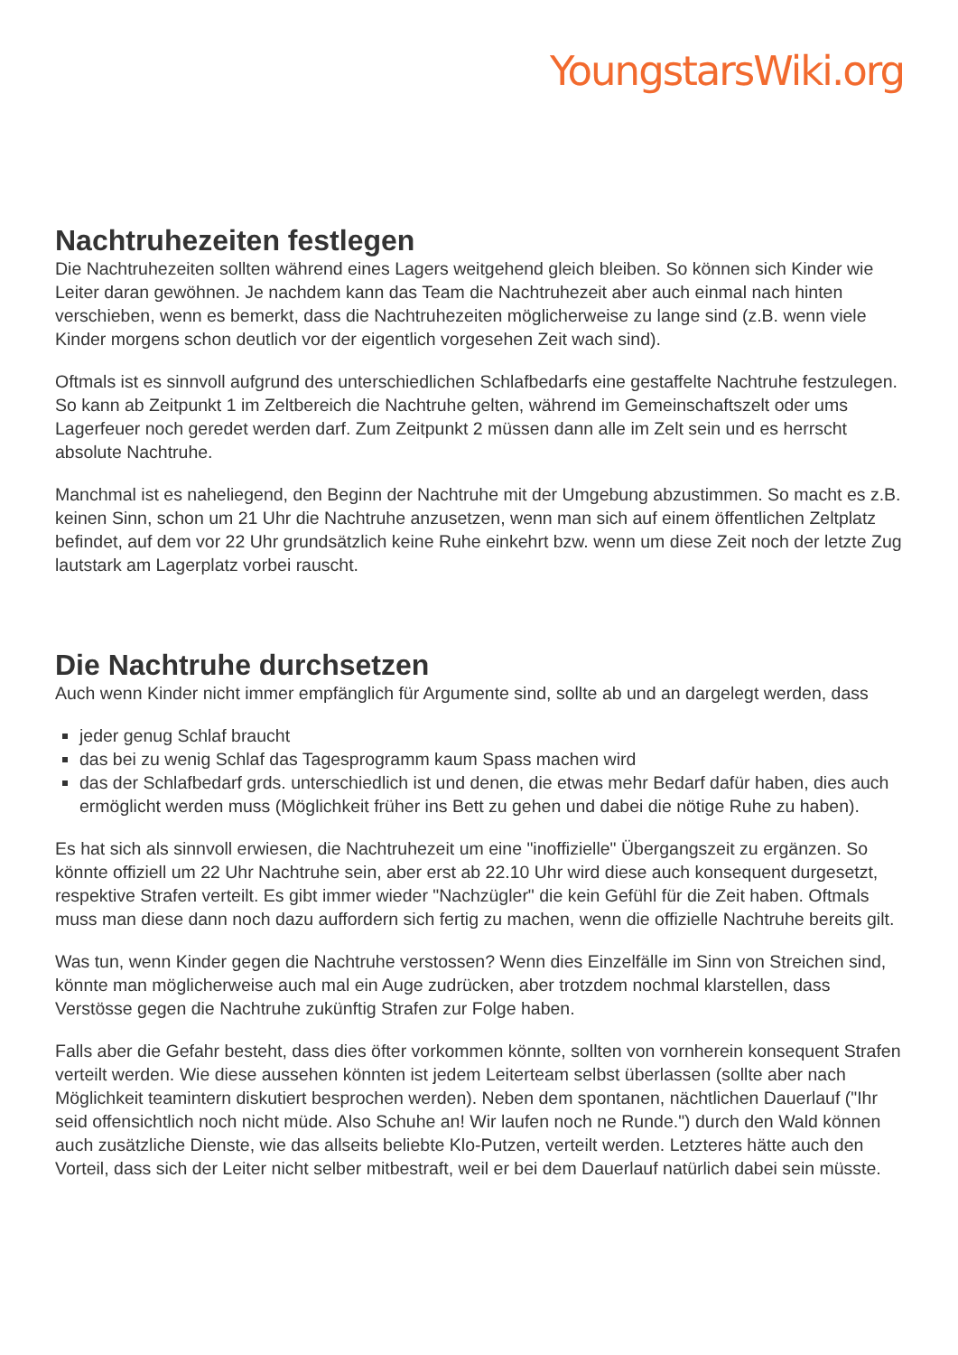YoungstarsWiki.org
Nachtruhezeiten festlegen
Die Nachtruhezeiten sollten während eines Lagers weitgehend gleich bleiben. So können sich Kinder wie Leiter daran gewöhnen. Je nachdem kann das Team die Nachtruhezeit aber auch einmal nach hinten verschieben, wenn es bemerkt, dass die Nachtruhezeiten möglicherweise zu lange sind (z.B. wenn viele Kinder morgens schon deutlich vor der eigentlich vorgesehen Zeit wach sind).
Oftmals ist es sinnvoll aufgrund des unterschiedlichen Schlafbedarfs eine gestaffelte Nachtruhe festzulegen. So kann ab Zeitpunkt 1 im Zeltbereich die Nachtruhe gelten, während im Gemeinschaftszelt oder ums Lagerfeuer noch geredet werden darf. Zum Zeitpunkt 2 müssen dann alle im Zelt sein und es herrscht absolute Nachtruhe.
Manchmal ist es naheliegend, den Beginn der Nachtruhe mit der Umgebung abzustimmen. So macht es z.B. keinen Sinn, schon um 21 Uhr die Nachtruhe anzusetzen, wenn man sich auf einem öffentlichen Zeltplatz befindet, auf dem vor 22 Uhr grundsätzlich keine Ruhe einkehrt bzw. wenn um diese Zeit noch der letzte Zug lautstark am Lagerplatz vorbei rauscht.
Die Nachtruhe durchsetzen
Auch wenn Kinder nicht immer empfänglich für Argumente sind, sollte ab und an dargelegt werden, dass
jeder genug Schlaf braucht
das bei zu wenig Schlaf das Tagesprogramm kaum Spass machen wird
das der Schlafbedarf grds. unterschiedlich ist und denen, die etwas mehr Bedarf dafür haben, dies auch ermöglicht werden muss (Möglichkeit früher ins Bett zu gehen und dabei die nötige Ruhe zu haben).
Es hat sich als sinnvoll erwiesen, die Nachtruhezeit um eine "inoffizielle" Übergangszeit zu ergänzen. So könnte offiziell um 22 Uhr Nachtruhe sein, aber erst ab 22.10 Uhr wird diese auch konsequent durgesetzt, respektive Strafen verteilt. Es gibt immer wieder "Nachzügler" die kein Gefühl für die Zeit haben. Oftmals muss man diese dann noch dazu auffordern sich fertig zu machen, wenn die offizielle Nachtruhe bereits gilt.
Was tun, wenn Kinder gegen die Nachtruhe verstossen? Wenn dies Einzelfälle im Sinn von Streichen sind, könnte man möglicherweise auch mal ein Auge zudrücken, aber trotzdem nochmal klarstellen, dass Verstösse gegen die Nachtruhe zukünftig Strafen zur Folge haben.
Falls aber die Gefahr besteht, dass dies öfter vorkommen könnte, sollten von vornherein konsequent Strafen verteilt werden. Wie diese aussehen könnten ist jedem Leiterteam selbst überlassen (sollte aber nach Möglichkeit teamintern diskutiert besprochen werden). Neben dem spontanen, nächtlichen Dauerlauf ("Ihr seid offensichtlich noch nicht müde. Also Schuhe an! Wir laufen noch ne Runde.") durch den Wald können auch zusätzliche Dienste, wie das allseits beliebte Klo-Putzen, verteilt werden. Letzteres hätte auch den Vorteil, dass sich der Leiter nicht selber mitbestraft, weil er bei dem Dauerlauf natürlich dabei sein müsste.